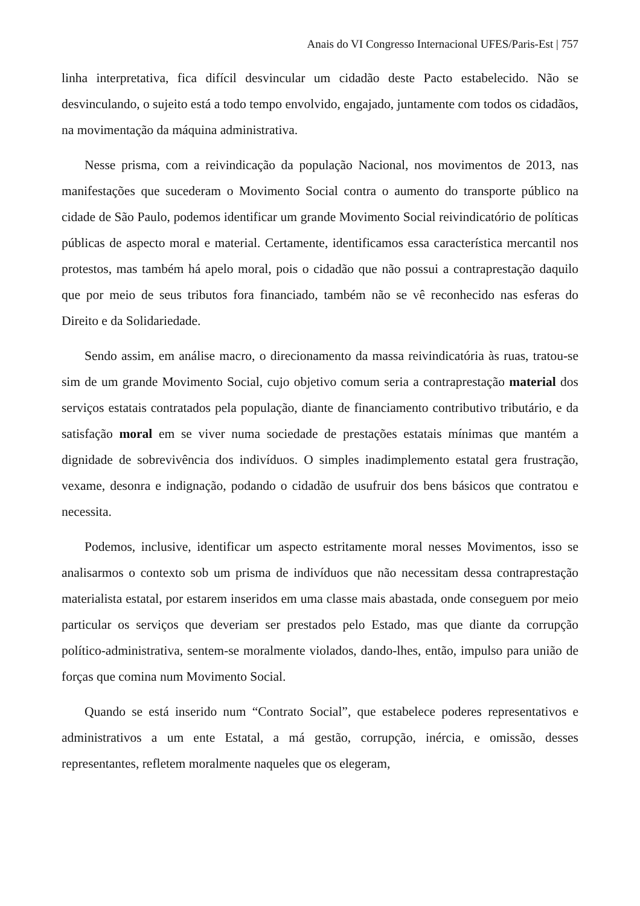Anais do VI Congresso Internacional UFES/Paris-Est | 757
linha interpretativa, fica difícil desvincular um cidadão deste Pacto estabelecido. Não se desvinculando, o sujeito está a todo tempo envolvido, engajado, juntamente com todos os cidadãos, na movimentação da máquina administrativa.
Nesse prisma, com a reivindicação da população Nacional, nos movimentos de 2013, nas manifestações que sucederam o Movimento Social contra o aumento do transporte público na cidade de São Paulo, podemos identificar um grande Movimento Social reivindicatório de políticas públicas de aspecto moral e material. Certamente, identificamos essa característica mercantil nos protestos, mas também há apelo moral, pois o cidadão que não possui a contraprestação daquilo que por meio de seus tributos fora financiado, também não se vê reconhecido nas esferas do Direito e da Solidariedade.
Sendo assim, em análise macro, o direcionamento da massa reivindicatória às ruas, tratou-se sim de um grande Movimento Social, cujo objetivo comum seria a contraprestação material dos serviços estatais contratados pela população, diante de financiamento contributivo tributário, e da satisfação moral em se viver numa sociedade de prestações estatais mínimas que mantém a dignidade de sobrevivência dos indivíduos. O simples inadimplemento estatal gera frustração, vexame, desonra e indignação, podando o cidadão de usufruir dos bens básicos que contratou e necessita.
Podemos, inclusive, identificar um aspecto estritamente moral nesses Movimentos, isso se analisarmos o contexto sob um prisma de indivíduos que não necessitam dessa contraprestação materialista estatal, por estarem inseridos em uma classe mais abastada, onde conseguem por meio particular os serviços que deveriam ser prestados pelo Estado, mas que diante da corrupção político-administrativa, sentem-se moralmente violados, dando-lhes, então, impulso para união de forças que comina num Movimento Social.
Quando se está inserido num “Contrato Social”, que estabelece poderes representativos e administrativos a um ente Estatal, a má gestão, corrupção, inércia, e omissão, desses representantes, refletem moralmente naqueles que os elegeram,